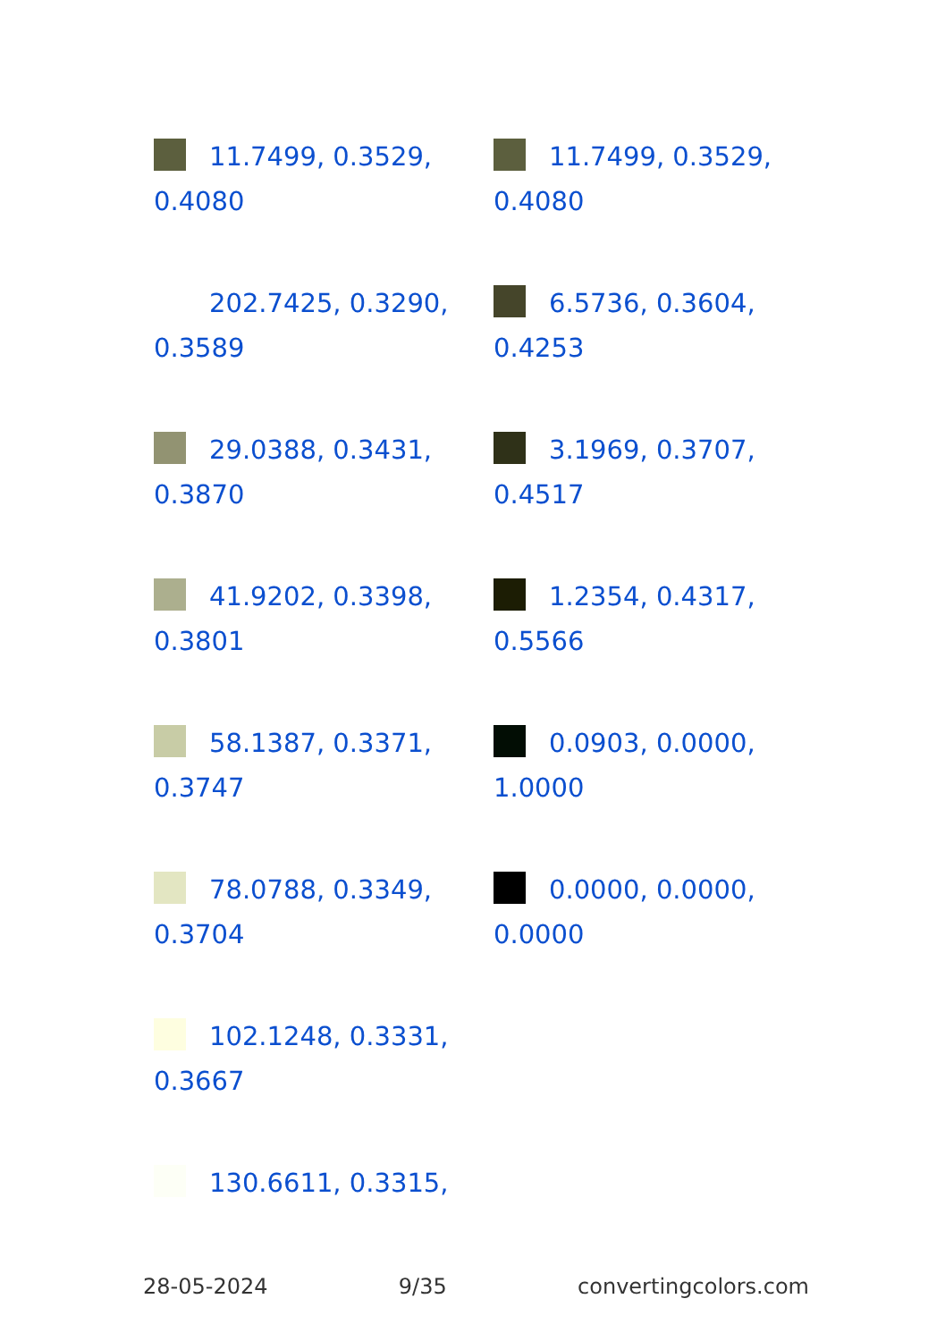11.7499, 0.3529, 0.4080
11.7499, 0.3529, 0.4080
202.7425, 0.3290, 0.3589
6.5736, 0.3604, 0.4253
29.0388, 0.3431, 0.3870
3.1969, 0.3707, 0.4517
41.9202, 0.3398, 0.3801
1.2354, 0.4317, 0.5566
58.1387, 0.3371, 0.3747
0.0903, 0.0000, 1.0000
78.0788, 0.3349, 0.3704
0.0000, 0.0000, 0.0000
102.1248, 0.3331, 0.3667
130.6611, 0.3315,
28-05-2024 9/35 convertingcolors.com